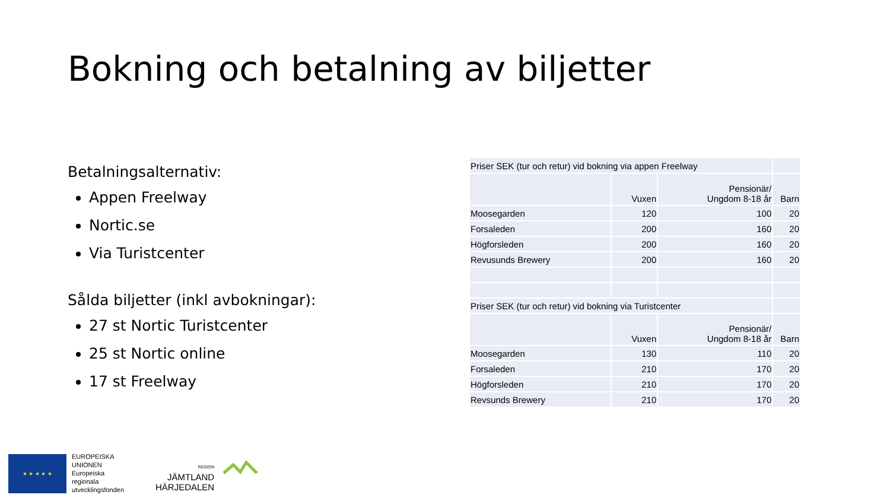Bokning och betalning av biljetter
Betalningsalternativ:
Appen Freelway
Nortic.se
Via Turistcenter
Sålda biljetter (inkl avbokningar):
27 st Nortic Turistcenter
25 st Nortic online
17 st Freelway
| Priser SEK (tur och retur) vid bokning via appen Freelway | | | |
| | Vuxen | Pensionär/ Ungdom 8-18 år | Barn |
| Moosegarden | 120 | 100 | 20 |
| Forsaleden | 200 | 160 | 20 |
| Högforsleden | 200 | 160 | 20 |
| Revusunds Brewery | 200 | 160 | 20 |
| Priser SEK (tur och retur) vid bokning via Turistcenter | | | |
| | Vuxen | Pensionär/ Ungdom 8-18 år | Barn |
| Moosegarden | 130 | 110 | 20 |
| Forsaleden | 210 | 170 | 20 |
| Högforsleden | 210 | 170 | 20 |
| Revsunds Brewery | 210 | 170 | 20 |
★ ★ ★ ★ ★
EUROPEISKA
UNIONEN
Europeiska
regionala
utvecklingsfonden
REGION
JÄMTLAND
HÄRJEDALEN